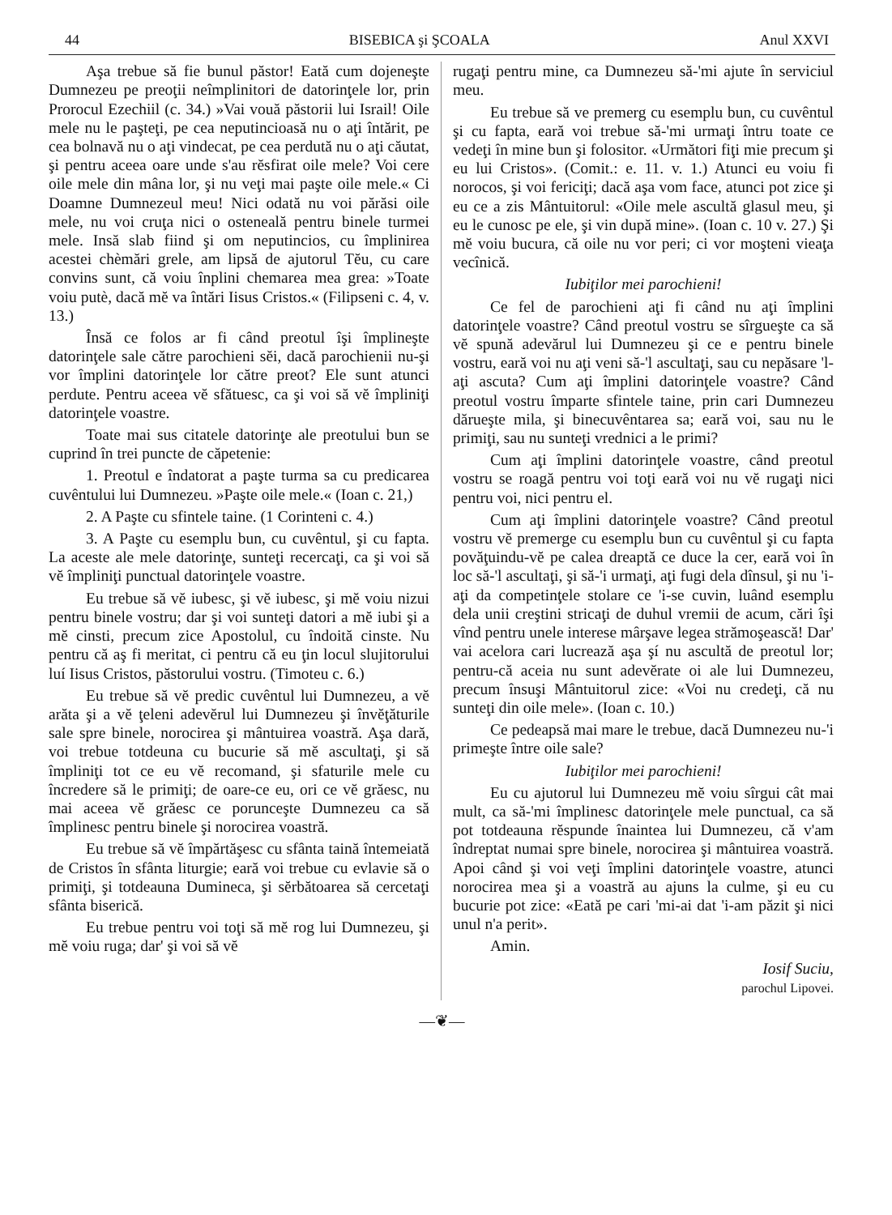44 BISEBICA şi ŞCOALA Anul XXVI
Aşa trebue să fie bunul păstor! Eată cum dojeneşte Dumnezeu pe preoţii neîmplinitori de datorinţele lor, prin Prorocul Ezechiil (c. 34.) »Vai vouă păstorii lui Israil! Oile mele nu le paşteţi, pe cea neputincioasă nu o aţi întărit, pe cea bolnavă nu o aţi vindecat, pe cea perdută nu o aţi căutat, şi pentru aceea oare unde s'au rĕsfirat oile mele? Voi cere oile mele din mâna lor, şi nu veţi mai paşte oile mele.« Ci Doamne Dumnezeul meu! Nici odată nu voi părăsi oile mele, nu voi cruţa nici o osteneală pentru binele turmei mele. Insă slab fiind şi om neputincios, cu împlinirea acestei chèmări grele, am lipsă de ajutorul Tĕu, cu care convins sunt, că voiu înplini chemarea mea grea: »Toate voiu putè, dacă mĕ va întări Iisus Cristos.« (Filipseni c. 4, v. 13.)
Însă ce folos ar fi când preotul îşi împlineşte datorinţele sale către parochieni sĕi, dacă parochienii nu-şi vor împlini datorinţele lor către preot? Ele sunt atunci perdute. Pentru aceea vĕ sfătuesc, ca şi voi să vĕ împliniţi datorinţele voastre.
Toate mai sus citatele datorinţe ale preotului bun se cuprind în trei puncte de căpetenie:
1. Preotul e îndatorat a paşte turma sa cu predicarea cuvêntului lui Dumnezeu. »Paşte oile mele.« (Ioan c. 21,)
2. A Paşte cu sfintele taine. (1 Corinteni c. 4.)
3. A Paşte cu esemplu bun, cu cuvêntul, şi cu fapta. La aceste ale mele datorinţe, sunteţi recercaţi, ca şi voi să vĕ împliniţi punctual datorinţele voastre.
Eu trebue să vĕ iubesc, şi vĕ iubesc, şi mĕ voiu nizui pentru binele vostru; dar şi voi sunteţi datori a mĕ iubi şi a mĕ cinsti, precum zice Apostolul, cu îndoită cinste. Nu pentru că aş fi meritat, ci pentru că eu ţin locul slujitorului luí Iisus Cristos, păstorului vostru. (Timoteu c. 6.)
Eu trebue să vĕ predic cuvêntul lui Dumnezeu, a vĕ arăta şi a vĕ ţeleni adevĕrul lui Dumnezeu şi învĕţăturile sale spre binele, norocirea şi mântuirea voastră. Aşa dară, voi trebue totdeuna cu bucurie să mĕ ascultaţi, şi să împliniţi tot ce eu vĕ recomand, şi sfaturile mele cu încredere să le primiţi; de oare-ce eu, ori ce vĕ grăesc, nu mai aceea vĕ grăesc ce porunceşte Dumnezeu ca să împlinesc pentru binele şi norocirea voastră.
Eu trebue să vĕ împărtăşesc cu sfânta taină întemeiată de Cristos în sfânta liturgie; eară voi trebue cu evlavie să o primiţi, şi totdeauna Dumineca, şi sĕrbătoarea să cercetaţi sfânta biserică.
Eu trebue pentru voi toţi să mĕ rog lui Dumnezeu, şi mĕ voiu ruga; dar' şi voi să vĕ
rugaţi pentru mine, ca Dumnezeu să-'mi ajute în serviciul meu.
Eu trebue să ve premerg cu esemplu bun, cu cuvêntul şi cu fapta, eară voi trebue să-'mi urmaţi întru toate ce vedeţi în mine bun şi folositor. «Următori fiţi mie precum şi eu lui Cristos». (Comit.: e. 11. v. 1.) Atunci eu voiu fi norocos, şi voi fericiţi; dacă aşa vom face, atunci pot zice şi eu ce a zis Mântuitorul: «Oile mele ascultă glasul meu, şi eu le cunosc pe ele, şi vin după mine». (Ioan c. 10 v. 27.) Şi mĕ voiu bucura, că oile nu vor peri; ci vor moşteni vieaţa vecînică.
Iubiţilor mei parochieni!
Ce fel de parochieni aţi fi când nu aţi împlini datorinţele voastre? Când preotul vostru se sîrgueşte ca să vĕ spună adevărul lui Dumnezeu şi ce e pentru binele vostru, eară voi nu aţi veni să-'l ascultaţi, sau cu nepăsare 'l-aţi ascuta? Cum aţi împlini datorinţele voastre? Când preotul vostru împarte sfintele taine, prin cari Dumnezeu dărueşte mila, şi binecuvêntarea sa; eară voi, sau nu le primiţi, sau nu sunteţi vrednici a le primi?
Cum aţi împlini datorinţele voastre, când preotul vostru se roagă pentru voi toţi eară voi nu vĕ rugaţi nici pentru voi, nici pentru el.
Cum aţi împlini datorinţele voastre? Când preotul vostru vĕ premerge cu esemplu bun cu cuvêntul şi cu fapta povăţuindu-vĕ pe calea dreaptă ce duce la cer, eară voi în loc să-'l ascultaţi, şi să-'i urmaţi, aţi fugi dela dînsul, şi nu 'i-aţi da competinţele stolare ce 'i-se cuvin, luând esemplu dela unii creştini stricaţi de duhul vremii de acum, cări îşi vînd pentru unele interese mârşave legea strămoşească! Dar' vai acelora cari lucrează aşa şí nu ascultă de preotul lor; pentru-că aceia nu sunt adevĕrate oi ale lui Dumnezeu, precum însuşi Mântuitorul zice: «Voi nu credeţi, că nu sunteţi din oile mele». (Ioan c. 10.)
Ce pedeapsă mai mare le trebue, dacă Dumnezeu nu-'i primeşte între oile sale?
Iubiţilor mei parochieni!
Eu cu ajutorul lui Dumnezeu mĕ voiu sîrgui cât mai mult, ca să-'mi împlinesc datorinţele mele punctual, ca să pot totdeauna rĕspunde înaintea lui Dumnezeu, că v'am îndreptat numai spre binele, norocirea şi mântuirea voastră. Apoi când şi voi veţi împlini datorinţele voastre, atunci norocirea mea şi a voastră au ajuns la culme, şi eu cu bucurie pot zice: «Eată pe cari 'mi-ai dat 'i-am păzit şi nici unul n'a perit».
Amin.
Iosif Suciu,
parochul Lipovei.
—❦—